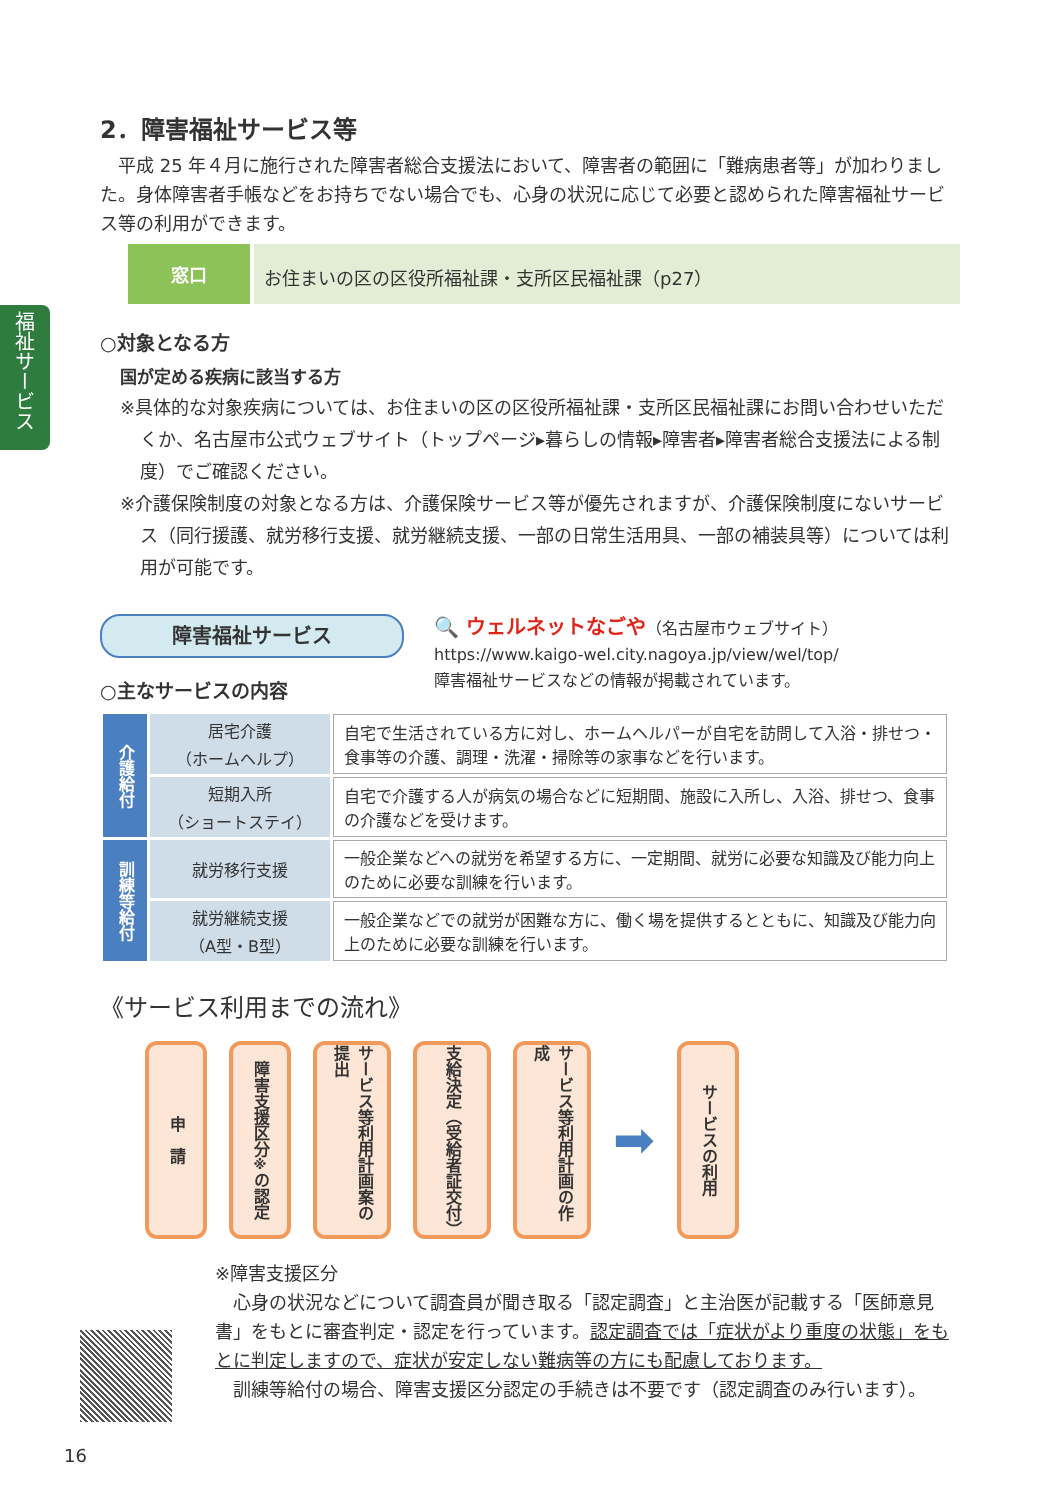福祉サービス
2．障害福祉サービス等
　平成 25 年４月に施行された障害者総合支援法において、障害者の範囲に「難病患者等」が加わりました。身体障害者手帳などをお持ちでない場合でも、心身の状況に応じて必要と認められた障害福祉サービス等の利用ができます。
窓口 お住まいの区の区役所福祉課・支所区民福祉課（p27）
○対象となる方
国が定める疾病に該当する方
※具体的な対象疾病については、お住まいの区の区役所福祉課・支所区民福祉課にお問い合わせいただくか、名古屋市公式ウェブサイト（トップページ▸暮らしの情報▸障害者▸障害者総合支援法による制度）でご確認ください。
※介護保険制度の対象となる方は、介護保険サービス等が優先されますが、介護保険制度にないサービス（同行援護、就労移行支援、就労継続支援、一部の日常生活用具、一部の補装具等）については利用が可能です。
障害福祉サービス
○主なサービスの内容
🔍 ウェルネットなごや（名古屋市ウェブサイト）
https://www.kaigo-wel.city.nagoya.jp/view/wel/top/
障害福祉サービスなどの情報が掲載されています。
| 介護給付 | 居宅介護 （ホームヘルプ） | 自宅で生活されている方に対し、ホームヘルパーが自宅を訪問して入浴・排せつ・食事等の介護、調理・洗濯・掃除等の家事などを行います。 |
| | 短期入所 （ショートステイ） | 自宅で介護する人が病気の場合などに短期間、施設に入所し、入浴、排せつ、食事の介護などを受けます。 |
| 訓練等給付 | 就労移行支援 | 一般企業などへの就労を希望する方に、一定期間、就労に必要な知識及び能力向上のために必要な訓練を行います。 |
| | 就労継続支援 （A型・B型） | 一般企業などでの就労が困難な方に、働く場を提供するとともに、知識及び能力向上のために必要な訓練を行います。 |
《サービス利用までの流れ》
申　請
障害支援区分<sup>※</sup>の認定
サービス等利用計画案の提出
支給決定（受給者証交付）
サービス等利用計画の作成
➡
サービスの利用
※障害支援区分
　心身の状況などについて調査員が聞き取る「認定調査」と主治医が記載する「医師意見書」をもとに審査判定・認定を行っています。認定調査では「症状がより重度の状態」をもとに判定しますので、症状が安定しない難病等の方にも配慮しております。
　訓練等給付の場合、障害支援区分認定の手続きは不要です（認定調査のみ行います）。
16